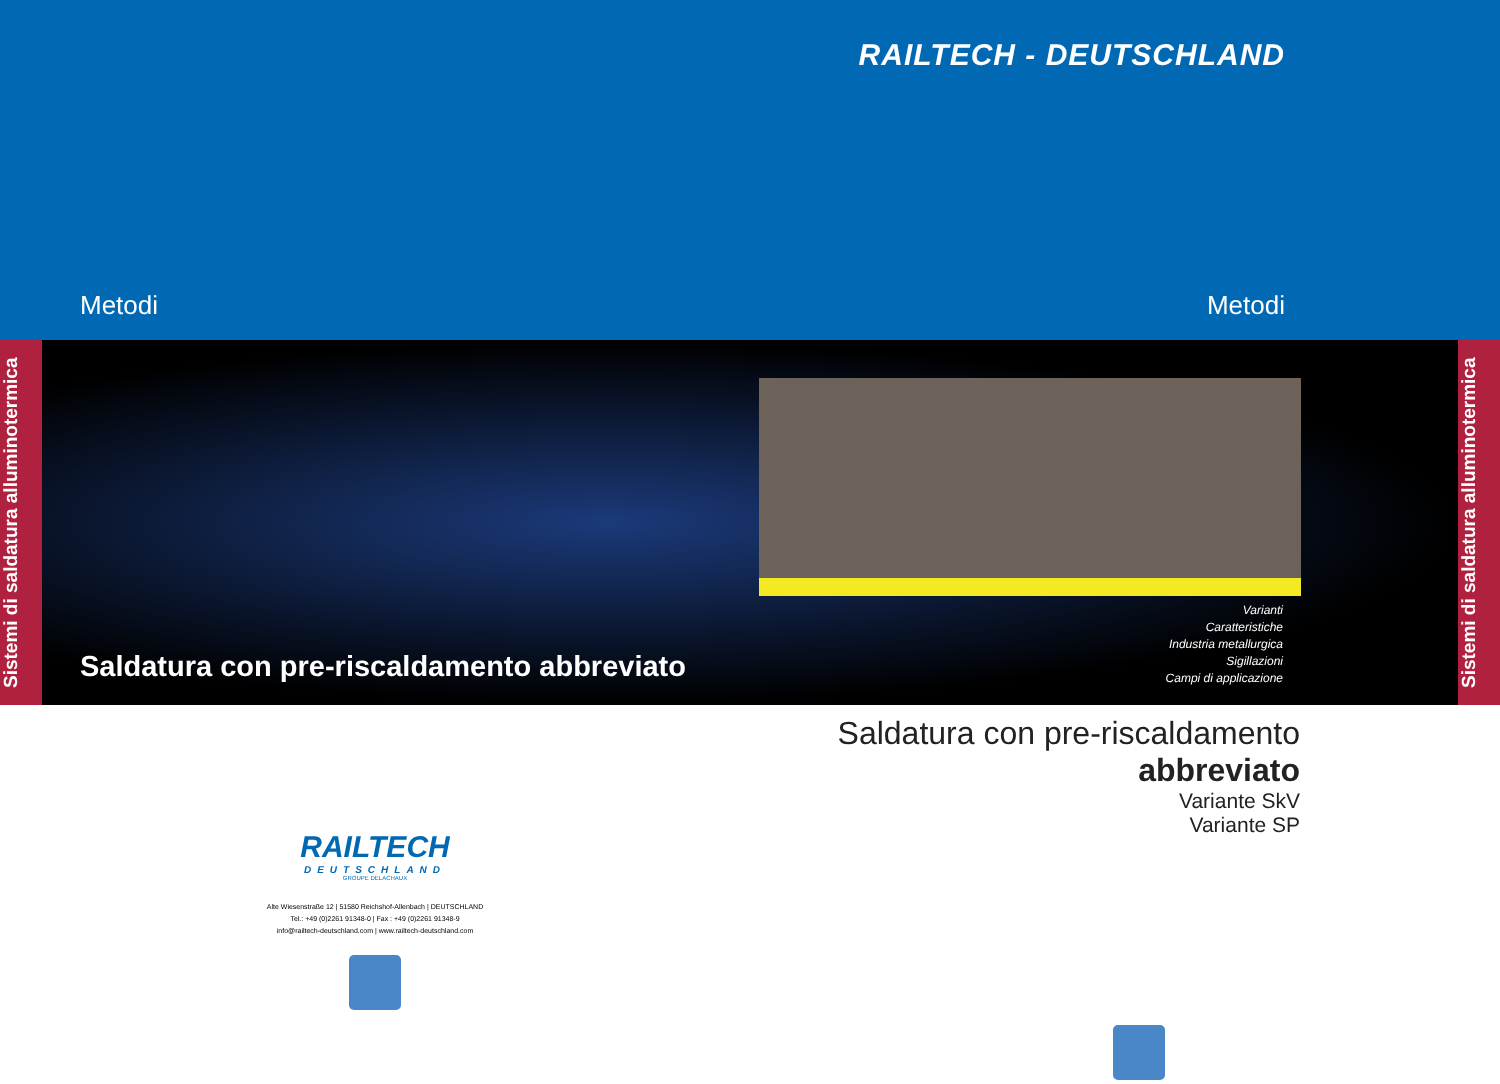RAILTECH - DEUTSCHLAND
Metodi Metodi
Sistemi di saldatura alluminotermica
Saldatura con pre-riscaldamento abbreviato
Varianti
Caratteristiche
Industria metallurgica
Sigillazioni
Campi di applicazione
Sistemi di saldatura alluminotermica
RAILTECH
DEUTSCHLAND
GROUPE DELACHAUX
Alte Wiesenstraße 12 | 51580 Reichshof-Allenbach | DEUTSCHLAND
Tel.: +49 (0)2261 91348-0 | Fax : +49 (0)2261 91348-9
info@railtech-deutschland.com | www.railtech-deutschland.com
Saldatura con pre-riscaldamento abbreviato
Variante SkV
Variante SP